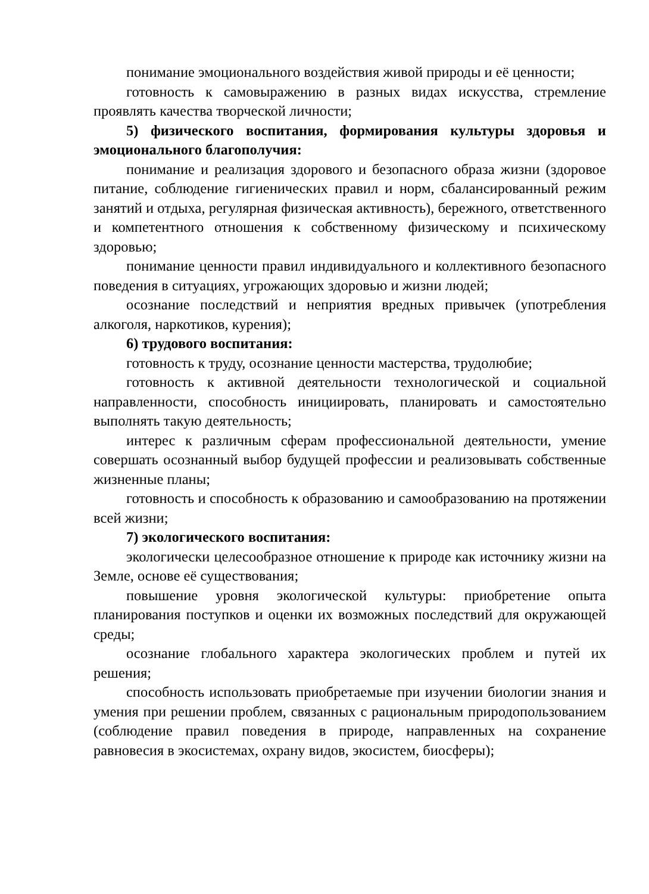понимание эмоционального воздействия живой природы и её ценности;
готовность к самовыражению в разных видах искусства, стремление проявлять качества творческой личности;
5) физического воспитания, формирования культуры здоровья и эмоционального благополучия:
понимание и реализация здорового и безопасного образа жизни (здоровое питание, соблюдение гигиенических правил и норм, сбалансированный режим занятий и отдыха, регулярная физическая активность), бережного, ответственного и компетентного отношения к собственному физическому и психическому здоровью;
понимание ценности правил индивидуального и коллективного безопасного поведения в ситуациях, угрожающих здоровью и жизни людей;
осознание последствий и неприятия вредных привычек (употребления алкоголя, наркотиков, курения);
6) трудового воспитания:
готовность к труду, осознание ценности мастерства, трудолюбие;
готовность к активной деятельности технологической и социальной направленности, способность инициировать, планировать и самостоятельно выполнять такую деятельность;
интерес к различным сферам профессиональной деятельности, умение совершать осознанный выбор будущей профессии и реализовывать собственные жизненные планы;
готовность и способность к образованию и самообразованию на протяжении всей жизни;
7) экологического воспитания:
экологически целесообразное отношение к природе как источнику жизни на Земле, основе её существования;
повышение уровня экологической культуры: приобретение опыта планирования поступков и оценки их возможных последствий для окружающей среды;
осознание глобального характера экологических проблем и путей их решения;
способность использовать приобретаемые при изучении биологии знания и умения при решении проблем, связанных с рациональным природопользованием (соблюдение правил поведения в природе, направленных на сохранение равновесия в экосистемах, охрану видов, экосистем, биосферы);